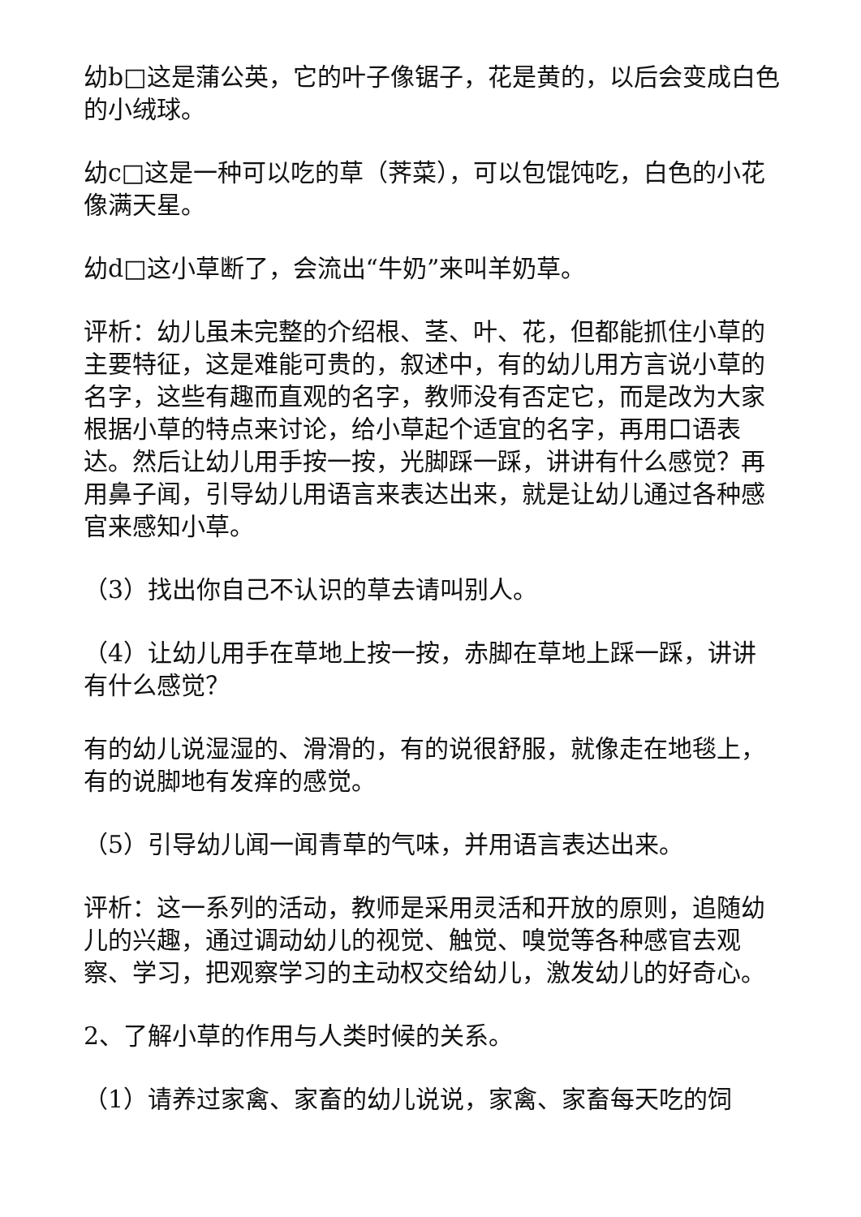幼b□这是蒲公英，它的叶子像锯子，花是黄的，以后会变成白色的小绒球。
幼c□这是一种可以吃的草（荠菜），可以包馄饨吃，白色的小花像满天星。
幼d□这小草断了，会流出“牛奶”来叫羊奶草。
评析：幼儿虽未完整的介绍根、茎、叶、花，但都能抓住小草的主要特征，这是难能可贵的，叙述中，有的幼儿用方言说小草的名字，这些有趣而直观的名字，教师没有否定它，而是改为大家根据小草的特点来讨论，给小草起个适宜的名字，再用口语表达。然后让幼儿用手按一按，光脚踩一踩，讲讲有什么感觉？再用鼻子闻，引导幼儿用语言来表达出来，就是让幼儿通过各种感官来感知小草。
（3）找出你自己不认识的草去请叫别人。
（4）让幼儿用手在草地上按一按，赤脚在草地上踩一踩，讲讲有什么感觉？
有的幼儿说湿湿的、滑滑的，有的说很舒服，就像走在地毯上，有的说脚地有发痒的感觉。
（5）引导幼儿闻一闻青草的气味，并用语言表达出来。
评析：这一系列的活动，教师是采用灵活和开放的原则，追随幼儿的兴趣，通过调动幼儿的视觉、触觉、嗅觉等各种感官去观察、学习，把观察学习的主动权交给幼儿，激发幼儿的好奇心。
2、了解小草的作用与人类时候的关系。
（1）请养过家禽、家畜的幼儿说说，家禽、家畜每天吃的饲